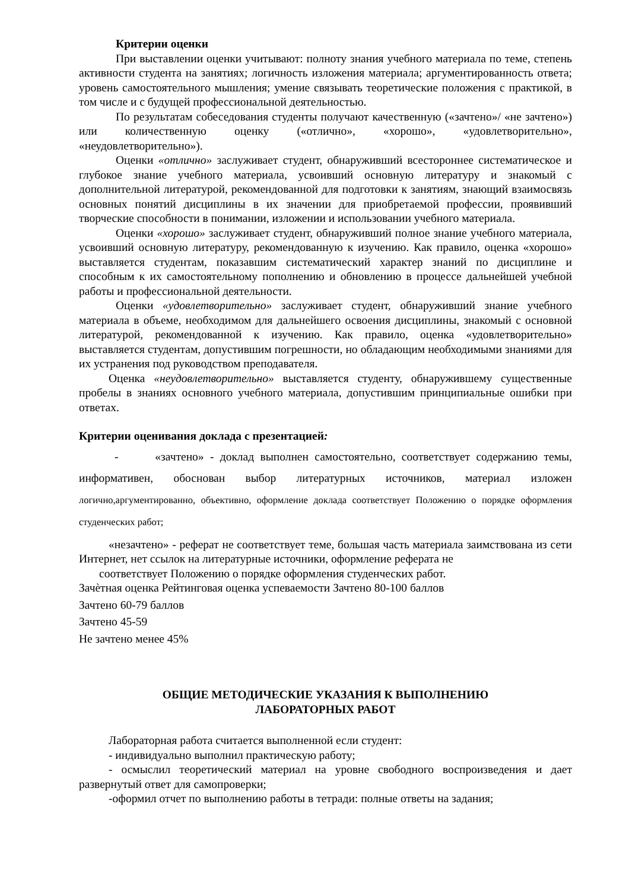Критерии оценки
При выставлении оценки учитывают: полноту знания учебного материала по теме, степень активности студента на занятиях; логичность изложения материала; аргументированность ответа; уровень самостоятельного мышления; умение связывать теоретические положения с практикой, в том числе и с будущей профессиональной деятельностью.
По результатам собеседования студенты получают качественную («зачтено»/ «не зачтено») или количественную оценку («отлично», «хорошо», «удовлетворительно», «неудовлетворительно»).
Оценки «отлично» заслуживает студент, обнаруживший всестороннее систематическое и глубокое знание учебного материала, усвоивший основную литературу и знакомый с дополнительной литературой, рекомендованной для подготовки к занятиям, знающий взаимосвязь основных понятий дисциплины в их значении для приобретаемой профессии, проявивший творческие способности в понимании, изложении и использовании учебного материала.
Оценки «хорошо» заслуживает студент, обнаруживший полное знание учебного материала, усвоивший основную литературу, рекомендованную к изучению. Как правило, оценка «хорошо» выставляется студентам, показавшим систематический характер знаний по дисциплине и способным к их самостоятельному пополнению и обновлению в процессе дальнейшей учебной работы и профессиональной деятельности.
Оценки «удовлетворительно» заслуживает студент, обнаруживший знание учебного материала в объеме, необходимом для дальнейшего освоения дисциплины, знакомый с основной литературой, рекомендованной к изучению. Как правило, оценка «удовлетворительно» выставляется студентам, допустившим погрешности, но обладающим необходимыми знаниями для их устранения под руководством преподавателя.
Оценка «неудовлетворительно» выставляется студенту, обнаружившему существенные пробелы в знаниях основного учебного материала, допустившим принципиальные ошибки при ответах.
Критерии оценивания доклада с презентацией:
- «зачтено» - доклад выполнен самостоятельно, соответствует содержанию темы, информативен, обоснован выбор литературных источников, материал изложен логично,аргументированно, объективно, оформление доклада соответствует Положению о порядке оформления студенческих работ;
«незачтено» - реферат не соответствует теме, большая часть материала заимствована из сети Интернет, нет ссылок на литературные источники, оформление реферата не
соответствует Положению о порядке оформления студенческих работ.
Зачѐтная оценка Рейтинговая оценка успеваемости Зачтено 80-100 баллов
Зачтено 60-79 баллов
Зачтено 45-59
Не зачтено менее 45%
ОБЩИЕ МЕТОДИЧЕСКИЕ УКАЗАНИЯ К ВЫПОЛНЕНИЮ
ЛАБОРАТОРНЫХ РАБОТ
Лабораторная работа считается выполненной если студент:
- индивидуально выполнил практическую работу;
- осмыслил теоретический материал на уровне свободного воспроизведения и дает развернутый ответ для самопроверки;
-оформил отчет по выполнению работы в тетради: полные ответы на задания;